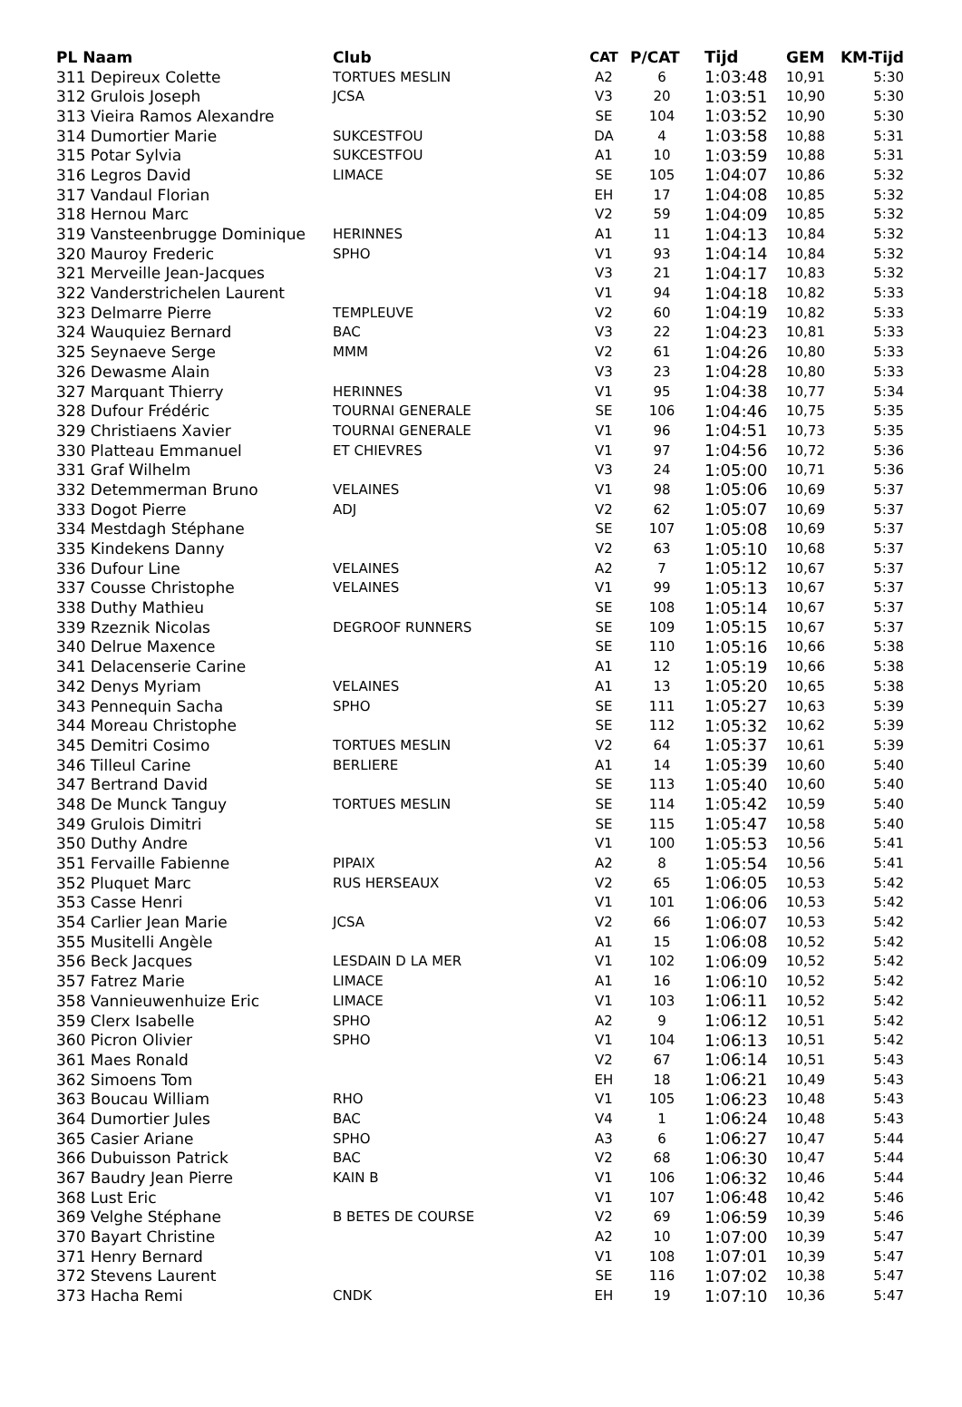| PL Naam | Club | CAT | P/CAT | Tijd | GEM | KM-Tijd |
| --- | --- | --- | --- | --- | --- | --- |
| 311 Depireux Colette | TORTUES MESLIN | A2 | 6 | 1:03:48 | 10,91 | 5:30 |
| 312 Grulois Joseph | JCSA | V3 | 20 | 1:03:51 | 10,90 | 5:30 |
| 313 Vieira Ramos Alexandre | | SE | 104 | 1:03:52 | 10,90 | 5:30 |
| 314 Dumortier Marie | SUKCESTFOU | DA | 4 | 1:03:58 | 10,88 | 5:31 |
| 315 Potar Sylvia | SUKCESTFOU | A1 | 10 | 1:03:59 | 10,88 | 5:31 |
| 316 Legros David | LIMACE | SE | 105 | 1:04:07 | 10,86 | 5:32 |
| 317 Vandaul Florian | | EH | 17 | 1:04:08 | 10,85 | 5:32 |
| 318 Hernou Marc | | V2 | 59 | 1:04:09 | 10,85 | 5:32 |
| 319 Vansteenbrugge Dominique | HERINNES | A1 | 11 | 1:04:13 | 10,84 | 5:32 |
| 320 Mauroy Frederic | SPHO | V1 | 93 | 1:04:14 | 10,84 | 5:32 |
| 321 Merveille Jean-Jacques | | V3 | 21 | 1:04:17 | 10,83 | 5:32 |
| 322 Vanderstrichelen Laurent | | V1 | 94 | 1:04:18 | 10,82 | 5:33 |
| 323 Delmarre Pierre | TEMPLEUVE | V2 | 60 | 1:04:19 | 10,82 | 5:33 |
| 324 Wauquiez Bernard | BAC | V3 | 22 | 1:04:23 | 10,81 | 5:33 |
| 325 Seynaeve Serge | MMM | V2 | 61 | 1:04:26 | 10,80 | 5:33 |
| 326 Dewasme Alain | | V3 | 23 | 1:04:28 | 10,80 | 5:33 |
| 327 Marquant Thierry | HERINNES | V1 | 95 | 1:04:38 | 10,77 | 5:34 |
| 328 Dufour Frédéric | TOURNAI GENERALE | SE | 106 | 1:04:46 | 10,75 | 5:35 |
| 329 Christiaens Xavier | TOURNAI GENERALE | V1 | 96 | 1:04:51 | 10,73 | 5:35 |
| 330 Platteau Emmanuel | ET CHIEVRES | V1 | 97 | 1:04:56 | 10,72 | 5:36 |
| 331 Graf Wilhelm | | V3 | 24 | 1:05:00 | 10,71 | 5:36 |
| 332 Detemmerman Bruno | VELAINES | V1 | 98 | 1:05:06 | 10,69 | 5:37 |
| 333 Dogot Pierre | ADJ | V2 | 62 | 1:05:07 | 10,69 | 5:37 |
| 334 Mestdagh Stéphane | | SE | 107 | 1:05:08 | 10,69 | 5:37 |
| 335 Kindekens Danny | | V2 | 63 | 1:05:10 | 10,68 | 5:37 |
| 336 Dufour Line | VELAINES | A2 | 7 | 1:05:12 | 10,67 | 5:37 |
| 337 Cousse Christophe | VELAINES | V1 | 99 | 1:05:13 | 10,67 | 5:37 |
| 338 Duthy Mathieu | | SE | 108 | 1:05:14 | 10,67 | 5:37 |
| 339 Rzeznik Nicolas | DEGROOF RUNNERS | SE | 109 | 1:05:15 | 10,67 | 5:37 |
| 340 Delrue Maxence | | SE | 110 | 1:05:16 | 10,66 | 5:38 |
| 341 Delacenserie Carine | | A1 | 12 | 1:05:19 | 10,66 | 5:38 |
| 342 Denys Myriam | VELAINES | A1 | 13 | 1:05:20 | 10,65 | 5:38 |
| 343 Pennequin Sacha | SPHO | SE | 111 | 1:05:27 | 10,63 | 5:39 |
| 344 Moreau Christophe | | SE | 112 | 1:05:32 | 10,62 | 5:39 |
| 345 Demitri Cosimo | TORTUES MESLIN | V2 | 64 | 1:05:37 | 10,61 | 5:39 |
| 346 Tilleul Carine | BERLIERE | A1 | 14 | 1:05:39 | 10,60 | 5:40 |
| 347 Bertrand David | | SE | 113 | 1:05:40 | 10,60 | 5:40 |
| 348 De Munck Tanguy | TORTUES MESLIN | SE | 114 | 1:05:42 | 10,59 | 5:40 |
| 349 Grulois Dimitri | | SE | 115 | 1:05:47 | 10,58 | 5:40 |
| 350 Duthy Andre | | V1 | 100 | 1:05:53 | 10,56 | 5:41 |
| 351 Fervaille Fabienne | PIPAIX | A2 | 8 | 1:05:54 | 10,56 | 5:41 |
| 352 Pluquet Marc | RUS HERSEAUX | V2 | 65 | 1:06:05 | 10,53 | 5:42 |
| 353 Casse Henri | | V1 | 101 | 1:06:06 | 10,53 | 5:42 |
| 354 Carlier Jean Marie | JCSA | V2 | 66 | 1:06:07 | 10,53 | 5:42 |
| 355 Musitelli Angèle | | A1 | 15 | 1:06:08 | 10,52 | 5:42 |
| 356 Beck Jacques | LESDAIN D LA MER | V1 | 102 | 1:06:09 | 10,52 | 5:42 |
| 357 Fatrez Marie | LIMACE | A1 | 16 | 1:06:10 | 10,52 | 5:42 |
| 358 Vannieuwenhuize Eric | LIMACE | V1 | 103 | 1:06:11 | 10,52 | 5:42 |
| 359 Clerx Isabelle | SPHO | A2 | 9 | 1:06:12 | 10,51 | 5:42 |
| 360 Picron Olivier | SPHO | V1 | 104 | 1:06:13 | 10,51 | 5:42 |
| 361 Maes Ronald | | V2 | 67 | 1:06:14 | 10,51 | 5:43 |
| 362 Simoens Tom | | EH | 18 | 1:06:21 | 10,49 | 5:43 |
| 363 Boucau William | RHO | V1 | 105 | 1:06:23 | 10,48 | 5:43 |
| 364 Dumortier Jules | BAC | V4 | 1 | 1:06:24 | 10,48 | 5:43 |
| 365 Casier Ariane | SPHO | A3 | 6 | 1:06:27 | 10,47 | 5:44 |
| 366 Dubuisson Patrick | BAC | V2 | 68 | 1:06:30 | 10,47 | 5:44 |
| 367 Baudry Jean Pierre | KAIN B | V1 | 106 | 1:06:32 | 10,46 | 5:44 |
| 368 Lust Eric | | V1 | 107 | 1:06:48 | 10,42 | 5:46 |
| 369 Velghe Stéphane | B BETES DE COURSE | V2 | 69 | 1:06:59 | 10,39 | 5:46 |
| 370 Bayart Christine | | A2 | 10 | 1:07:00 | 10,39 | 5:47 |
| 371 Henry Bernard | | V1 | 108 | 1:07:01 | 10,39 | 5:47 |
| 372 Stevens Laurent | | SE | 116 | 1:07:02 | 10,38 | 5:47 |
| 373 Hacha Remi | CNDK | EH | 19 | 1:07:10 | 10,36 | 5:47 |